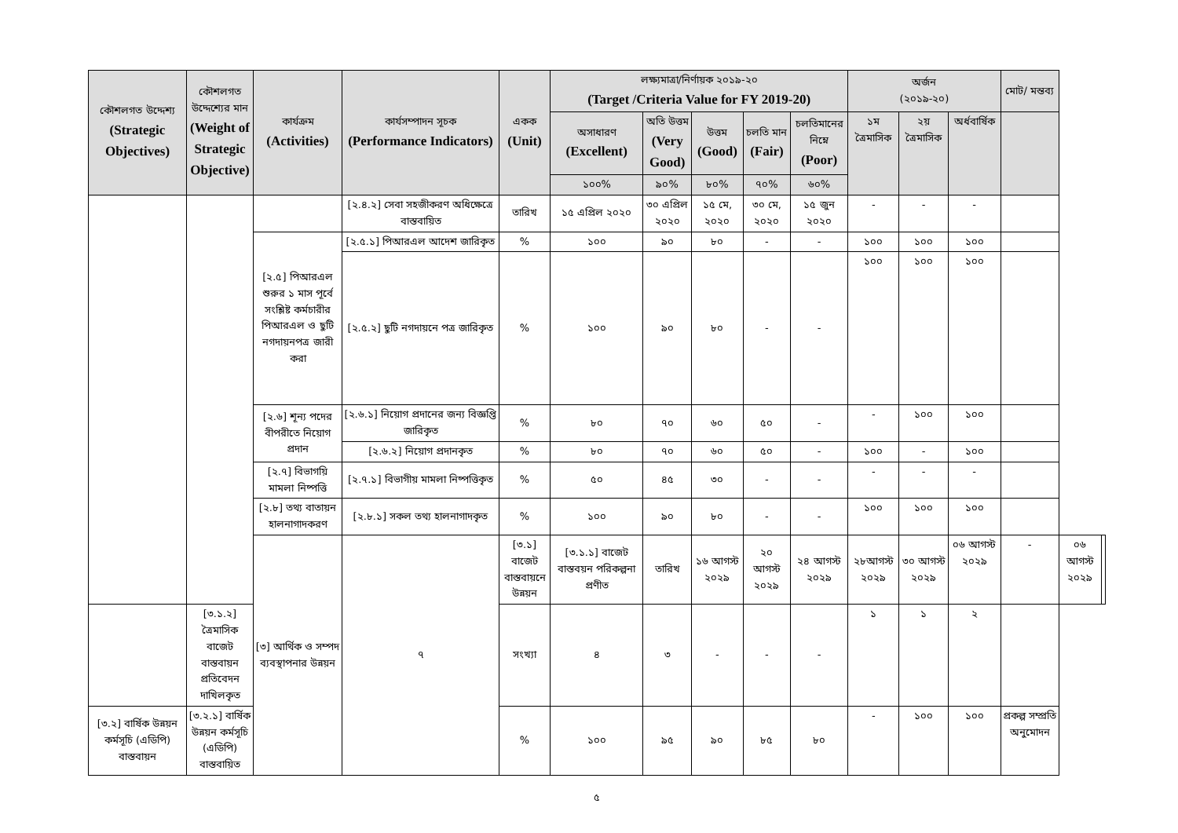| কৌশলগত উদ্দেশ্য (Strategic Objectives) | কৌশলগত উদ্দেশ্যের মান (Weight of Strategic Objective) | কার্যক্রম (Activities) | কার্যসম্পাদন সূচক (Performance Indicators) | একক (Unit) | লক্ষ্যমাত্রা/নির্ণায়ক ২০১৯-২০ (Target /Criteria Value for FY 2019-20) | | | | | অর্জন (২০১৯-২০) | | | মোট/ মন্তব্য | | |
| --- | --- | --- | --- | --- | --- | --- | --- | --- | --- | --- | --- | --- | --- | --- | --- |
| | | | | | অসাধারণ (Excellent) | অতি উত্তম (Very Good) | উত্তম (Good) | চলতি মান (Fair) | চলতিমানের নিম্নে (Poor) | ১ম ত্রৈমাসিক | ২য় ত্রৈমাসিক | অর্ধবার্ষিক | | | |
| | | | | | ১০০% | ৯০% | ৮০% | ৭০% | ৬০% | | | | | | |
| | | | [২.৪.২] সেবা সহজীকরণ অধিক্ষেত্রে বাস্তবায়িত | তারিখ | ১৫ এপ্রিল ২০২০ | ৩০ এপ্রিল ২০২০ | ১৫ মে, ২০২০ | ৩০ মে, ২০২০ | ১৫ জুন ২০২০ | - | - | - | | | |
| | | [২.৫] পিআরএল শুরুর ১ মাস পূর্বে সংশ্লিষ্ট কর্মচারীর পিআরএল ও ছুটি নগদায়নপত্র জারী করা | [২.৫.১] পিআরএল আদেশ জারিকৃত | % | ১০০ | ৯০ | ৮০ | - | - | ১০০ | ১০০ | ১০০ | | | |
| | | | [২.৫.২] ছুটি নগদায়নে পত্র জারিকৃত | % | ১০০ | ৯০ | ৮০ | - | - | ১০০ | ১০০ | ১০০ | | | |
| | | [২.৬] শূন্য পদের বীপরীতে নিয়োগ প্রদান | [২.৬.১] নিয়োগ প্রদানের জন্য বিজ্ঞপ্তি জারিকৃত | % | ৮০ | ৭০ | ৬০ | ৫০ | - | - | ১০০ | ১০০ | | | |
| | | | [২.৬.২] নিয়োগ প্রদানকৃত | % | ৮০ | ৭০ | ৬০ | ৫০ | - | ১০০ | - | ১০০ | | | |
| | | [২.৭] বিভাগয়ি মামলা নিষ্পত্তি | [২.৭.১] বিভাগীয় মামলা নিষ্পত্তিকৃত | % | ৫০ | ৪৫ | ৩০ | - | - | - | - | - | | | |
| | | [২.৮] তথ্য বাতায়ন হালনাগাদকরণ | [২.৮.১] সকল তথ্য হালনাগাদকৃত | % | ১০০ | ৯০ | ৮০ | - | - | ১০০ | ১০০ | ১০০ | | | |
| | | [৩] আর্থিক ও সম্পদ ব্যবস্থাপনার উন্নয়ন | ৭ | [৩.১] বাজেট বাস্তবায়নে উন্নয়ন | [৩.১.১] বাজেট বাস্তবয়ন পরিকল্পনা প্রণীত | তারিখ | ১৬ আগস্ট ২০২৯ | ২০ আগস্ট ২০২৯ | ২৪ আগস্ট ২০২৯ | ২৮আগস্ট ২০২৯ | ৩০ আগস্ট ২০২৯ | ০৬ আগস্ট ২০২৯ | - | ০৬ আগস্ট ২০২৯ | |
| | [৩.১.২] ত্রৈমাসিক বাজেট বাস্তবায়ন প্রতিবেদন দাখিলকৃত | | | সংখ্যা | ৪ | ৩ | - | - | - | ১ | ১ | ২ | | | |
| [৩.২] বার্ষিক উন্নয়ন কর্মসূচি (এডিপি) বাস্তবায়ন | [৩.২.১] বার্ষিক উন্নয়ন কর্মসূচি (এডিপি) বাস্তবায়িত | | | % | ১০০ | ৯৫ | ৯০ | ৮৫ | ৮০ | - | ১০০ | ১০০ | প্রকল্প সম্প্রতি অনুমোদন | | |
৫